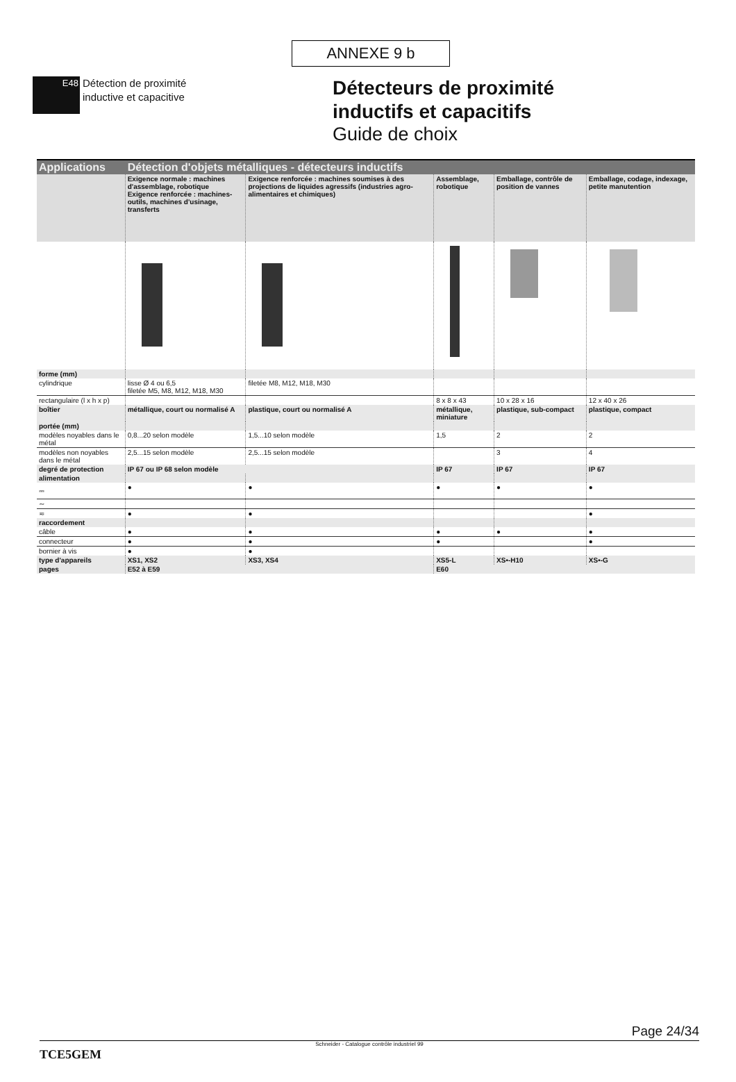ANNEXE 9 b
E48
Détection de proximité
inductive et capacitive
Détecteurs de proximité
inductifs et capacitifs
Guide de choix
| Applications | Détection d'objets métalliques - détecteurs inductifs | | | | |
| --- | --- | --- | --- | --- | --- |
| | Exigence normale : machines d'assemblage, robotique Exigence renforcée : machines-outils, machines d'usinage, transferts | Exigence renforcée : machines soumises à des projections de liquides agressifs (industries agro-alimentaires et chimiques) | Assemblage, robotique | Emballage, contrôle de position de vannes | Emballage, codage, indexage, petite manutention |
| forme (mm) | | | | | |
| cylindrique | lisse Ø 4 ou 6,5 filetée M5, M8, M12, M18, M30 | filetée M8, M12, M18, M30 | | | |
| rectangulaire (l x h x p) | | | 8 x 8 x 43 | 10 x 28 x 16 | 12 x 40 x 26 |
| boîtier | métallique, court ou normalisé A | plastique, court ou normalisé A | métallique, miniature | plastique, sub-compact | plastique, compact |
| portée (mm) | | | | | |
| modèles noyables dans le métal | 0,8...20 selon modèle | 1,5...10 selon modèle | 1,5 | 2 | 2 |
| modèles non noyables dans le métal | 2,5...15 selon modèle | 2,5...15 selon modèle | | 3 | 4 |
| degré de protection | IP 67 ou IP 68 selon modèle | | IP 67 | IP 67 | IP 67 |
| alimentation | | | | | |
| ⎓ | ● | ● | ● | ● | ● |
| ∼ | | | | | |
| ≂ | ● | ● | | | ● |
| raccordement | | | | | |
| câble | ● | ● | ● | ● | ● |
| connecteur | ● | ● | ● | | ● |
| bornier à vis | ● | ● | | | |
| type d'appareils | XS1, XS2 | XS3, XS4 | XS5-L | XS•-H10 | XS•-G |
| pages | E52 à E59 | | E60 | | |
Page 24/34
Schneider - Catalogue contrôle industriel 99
TCE5GEM